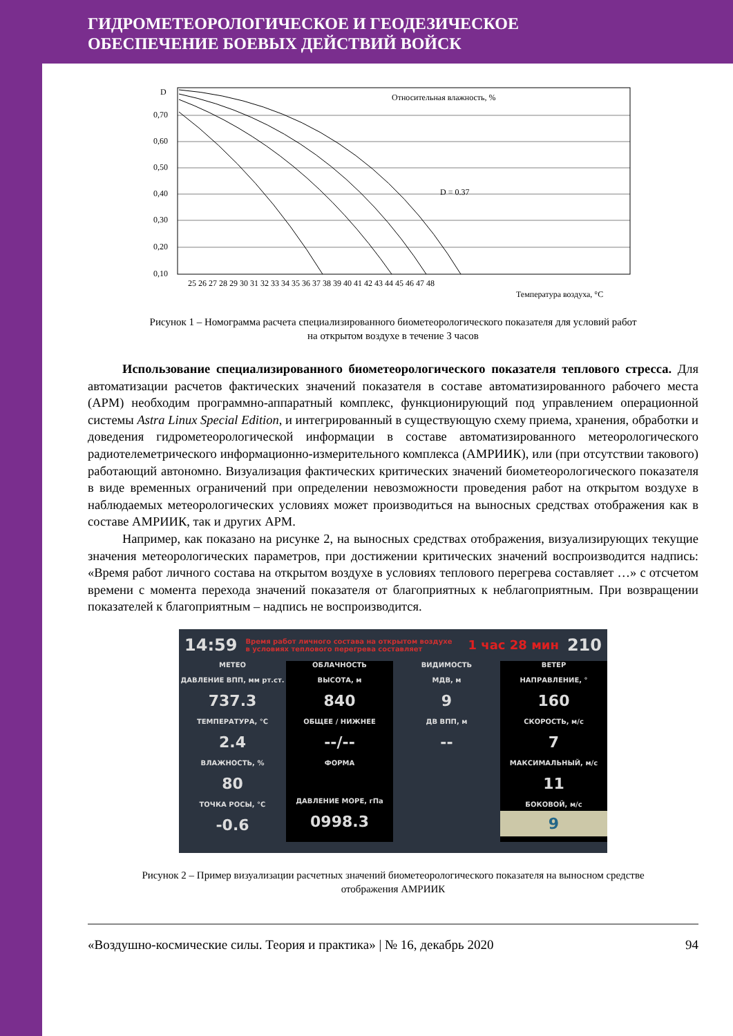ГИДРОМЕТЕОРОЛОГИЧЕСКОЕ И ГЕОДЕЗИЧЕСКОЕ
ОБЕСПЕЧЕНИЕ БОЕВЫХ ДЕЙСТВИЙ ВОЙСК
D
0,70
0,60
0,50
0,40
0,30
0,20
0,10
Относительная влажность, %
D = 0.37
25 26 27 28 29 30 31 32 33 34 35 36 37 38 39 40 41 42 43 44 45 46 47 48
Температура воздуха, °С
Рисунок 1 – Номограмма расчета специализированного биометеорологического показателя для условий работ
на открытом воздухе в течение 3 часов
Использование специализированного биометеорологического показателя теплового стресса. Для автоматизации расчетов фактических значений показателя в составе автоматизированного рабочего места (АРМ) необходим программно-аппаратный комплекс, функционирующий под управлением операционной системы Astra Linux Special Edition, и интегрированный в существующую схему приема, хранения, обработки и доведения гидрометеорологической информации в составе автоматизированного метеорологического радиотелеметрического информационно-измерительного комплекса (АМРИИК), или (при отсутствии такового) работающий автономно. Визуализация фактических критических значений биометеорологического показателя в виде временных ограничений при определении невозможности проведения работ на открытом воздухе в наблюдаемых метеорологических условиях может производиться на выносных средствах отображения как в составе АМРИИК, так и других АРМ.
Например, как показано на рисунке 2, на выносных средствах отображения, визуализирующих текущие значения метеорологических параметров, при достижении критических значений воспроизводится надпись: «Время работ личного состава на открытом воздухе в условиях теплового перегрева составляет …» с отсчетом времени с момента перехода значений показателя от благоприятных к неблагоприятным. При возвращении показателей к благоприятным – надпись не воспроизводится.
14:59 Время работ личного состава на открытом воздухе
в условиях теплового перегрева составляет 1 час 28 мин 210
МЕТЕО
ДАВЛЕНИЕ ВПП, мм рт.ст.
737.3
ТЕМПЕРАТУРА, °С
2.4
ВЛАЖНОСТЬ, %
80
ТОЧКА РОСЫ, °С
-0.6
ОБЛАЧНОСТЬ
ВЫСОТА, м
840
ОБЩЕЕ / НИЖНЕЕ
--/--
ФОРМА
ДАВЛЕНИЕ МОРЕ, гПа
0998.3
ВИДИМОСТЬ
МДВ, м
9
ДВ ВПП, м
--
ВЕТЕР
НАПРАВЛЕНИЕ, °
160
СКОРОСТЬ, м/с
7
МАКСИМАЛЬНЫЙ, м/с
11
БОКОВОЙ, м/с
9
Рисунок 2 – Пример визуализации расчетных значений биометеорологического показателя на выносном средстве
отображения АМРИИК
«Воздушно-космические силы. Теория и практика» | № 16, декабрь 2020 94